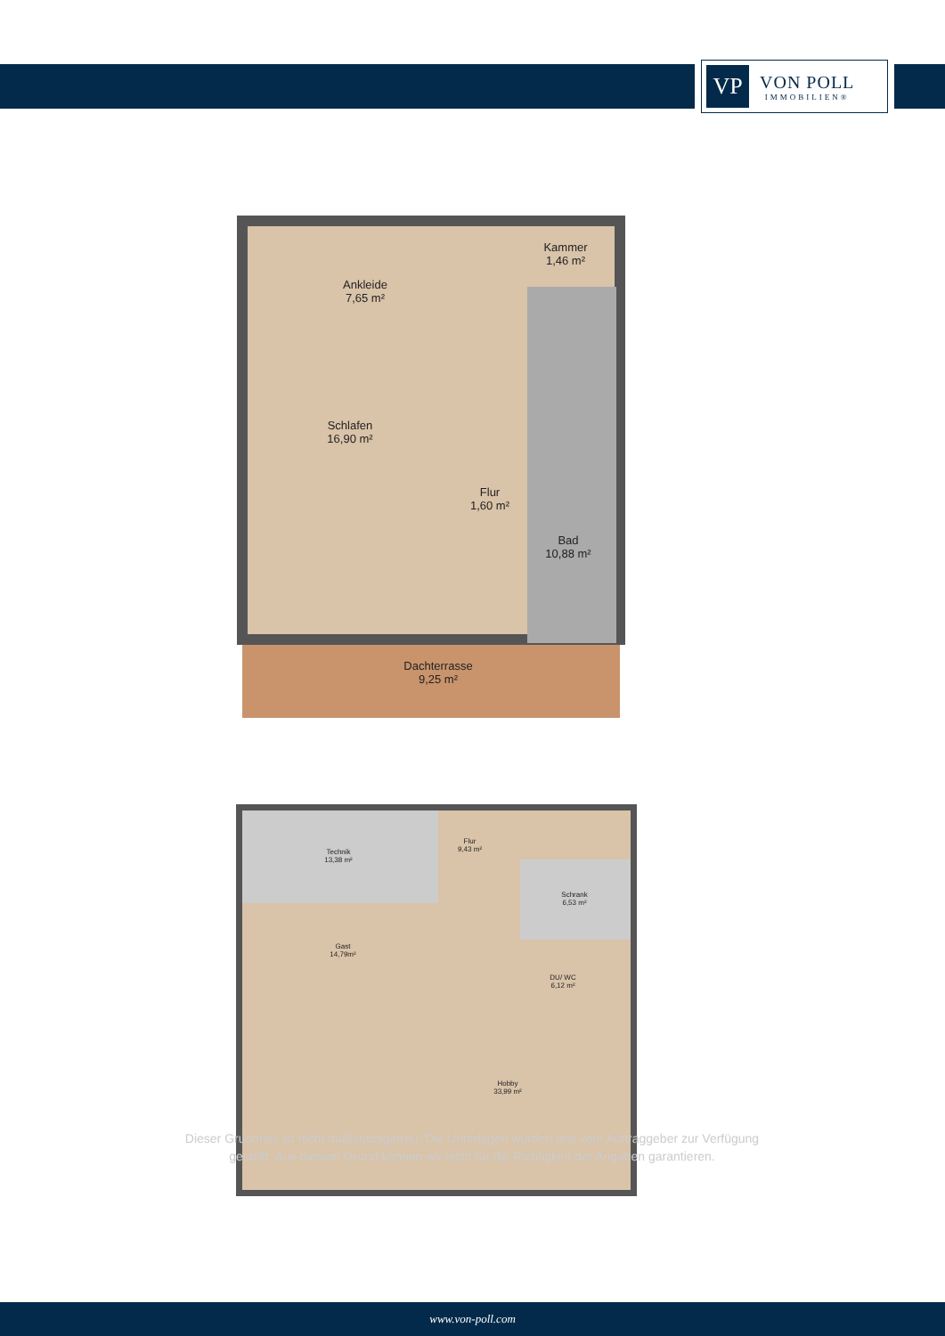VP
VON POLL
IMMOBILIEN®
Ankleide
7,65 m²
Kammer
1,46 m²
Schlafen
16,90 m²
Flur
1,60 m²
Bad
10,88 m²
Dachterrasse
9,25 m²
Technik
13,38 m²
Flur
9,43 m²
Schrank
6,53 m²
Gast
14,79m²
DU/ WC
6,12 m²
Hobby
33,99 m²
Dieser Grundriss ist nicht maßstabsgetreu. Die Unterlagen wurden uns vom Auftraggeber zur Verfügung gestellt. Aus diesem Grund können wir nicht für die Richtigkeit der Angaben garantieren.
www.von-poll.com